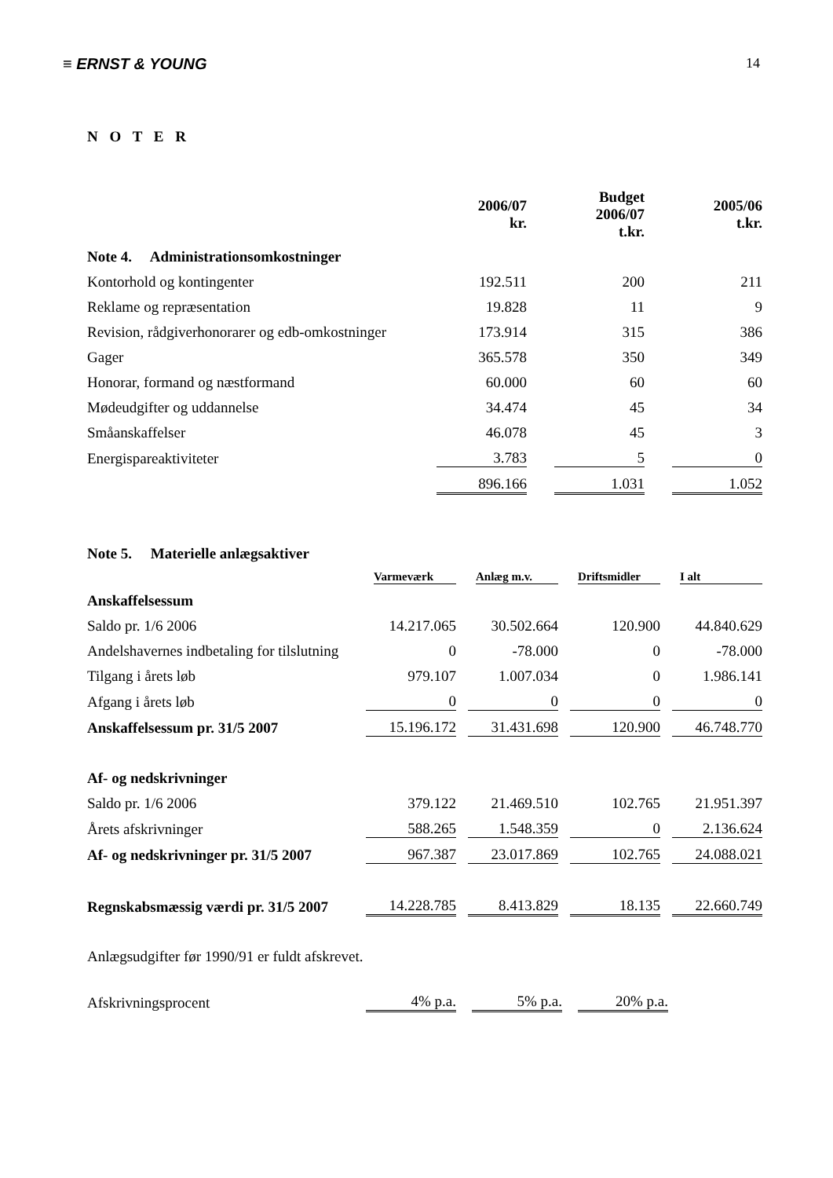≡ ERNST & YOUNG 14
N O T E R
| | 2006/07 kr. | Budget 2006/07 t.kr. | 2005/06 t.kr. |
| Note 4. Administrationsomkostninger | | | |
| Kontorhold og kontingenter | 192.511 | 200 | 211 |
| Reklame og repræsentation | 19.828 | 11 | 9 |
| Revision, rådgiverhonorarer og edb-omkostninger | 173.914 | 315 | 386 |
| Gager | 365.578 | 350 | 349 |
| Honorar, formand og næstformand | 60.000 | 60 | 60 |
| Mødeudgifter og uddannelse | 34.474 | 45 | 34 |
| Småanskaffelser | 46.078 | 45 | 3 |
| Energispareaktiviteter | 3.783 | 5 | 0 |
| | 896.166 | 1.031 | 1.052 |
| Note 5. Materielle anlægsaktiver | | | | |
| | Varmeværk | Anlæg m.v. | Driftsmidler | I alt |
| Anskaffelsessum | | | | |
| Saldo pr. 1/6 2006 | 14.217.065 | 30.502.664 | 120.900 | 44.840.629 |
| Andelshavernes indbetaling for tilslutning | 0 | -78.000 | 0 | -78.000 |
| Tilgang i årets løb | 979.107 | 1.007.034 | 0 | 1.986.141 |
| Afgang i årets løb | 0 | 0 | 0 | 0 |
| Anskaffelsessum pr. 31/5 2007 | 15.196.172 | 31.431.698 | 120.900 | 46.748.770 |
| Af- og nedskrivninger | | | | |
| Saldo pr. 1/6 2006 | 379.122 | 21.469.510 | 102.765 | 21.951.397 |
| Årets afskrivninger | 588.265 | 1.548.359 | 0 | 2.136.624 |
| Af- og nedskrivninger pr. 31/5 2007 | 967.387 | 23.017.869 | 102.765 | 24.088.021 |
| Regnskabsmæssig værdi pr. 31/5 2007 | 14.228.785 | 8.413.829 | 18.135 | 22.660.749 |
Anlægsudgifter før 1990/91 er fuldt afskrevet.
| Afskrivningsprocent | 4% p.a. | 5% p.a. | 20% p.a. |